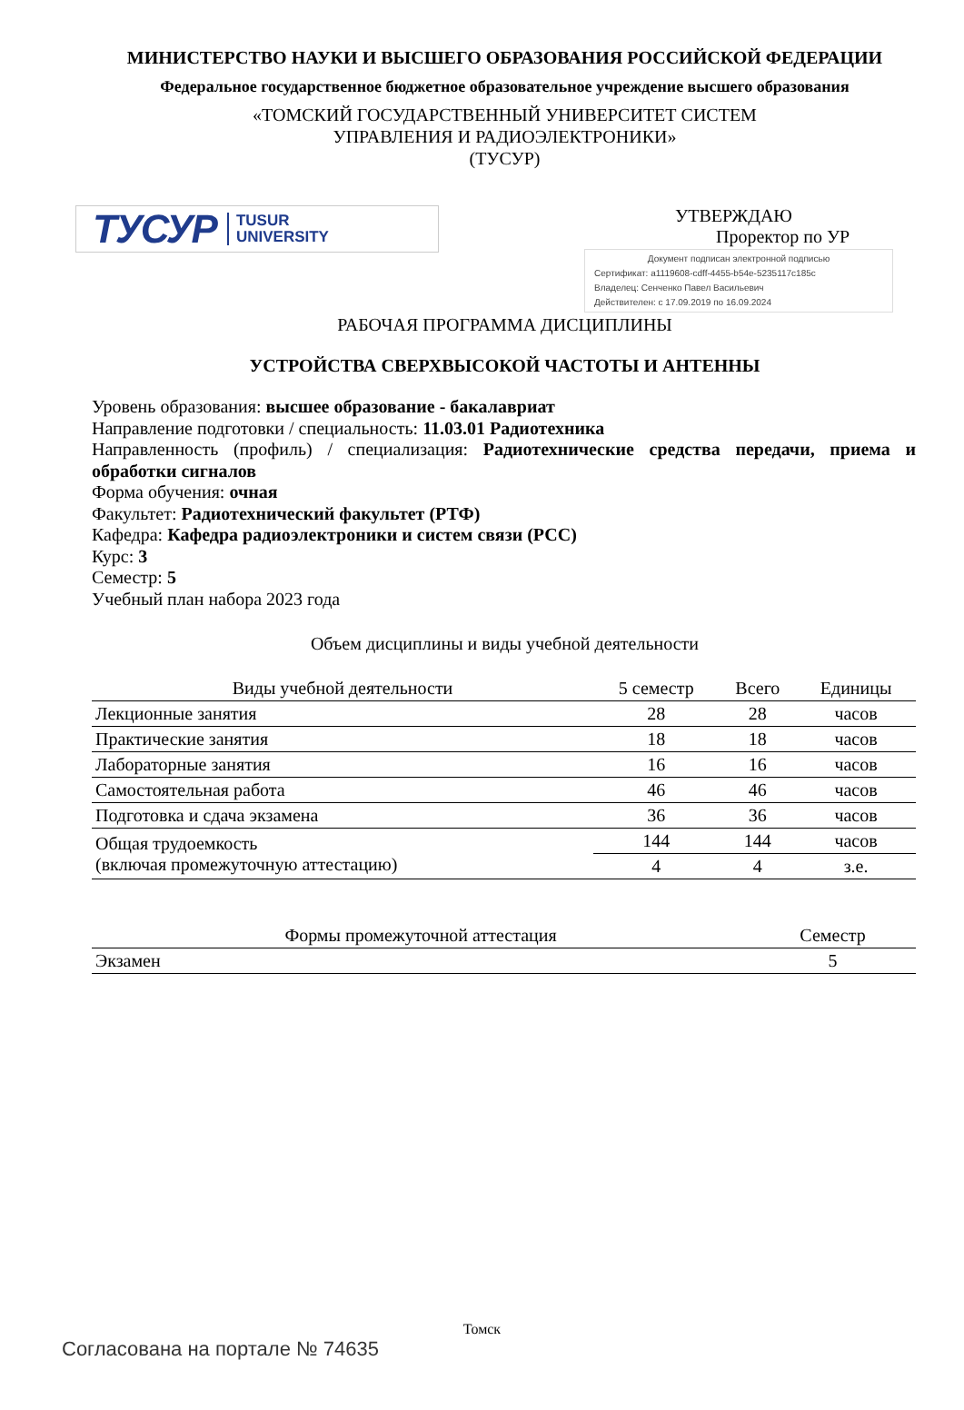МИНИСТЕРСТВО НАУКИ И ВЫСШЕГО ОБРАЗОВАНИЯ РОССИЙСКОЙ ФЕДЕРАЦИИ
Федеральное государственное бюджетное образовательное учреждение высшего образования
«ТОМСКИЙ ГОСУДАРСТВЕННЫЙ УНИВЕРСИТЕТ СИСТЕМ
УПРАВЛЕНИЯ И РАДИОЭЛЕКТРОНИКИ»
(ТУСУР)
ТУСУР TUSUR
UNIVERSITY
УТВЕРЖДАЮ
Проректор по УР
Документ подписан электронной подписью
Сертификат: a1119608-cdff-4455-b54e-5235117c185c
Владелец: Сенченко Павел Васильевич
Действителен: с 17.09.2019 по 16.09.2024
РАБОЧАЯ ПРОГРАММА ДИСЦИПЛИНЫ
УСТРОЙСТВА СВЕРХВЫСОКОЙ ЧАСТОТЫ И АНТЕННЫ
Уровень образования: высшее образование - бакалавриат
Направление подготовки / специальность: 11.03.01 Радиотехника
Направленность (профиль) / специализация: Радиотехнические средства передачи, приема и обработки сигналов
Форма обучения: очная
Факультет: Радиотехнический факультет (РТФ)
Кафедра: Кафедра радиоэлектроники и систем связи (РСС)
Курс: 3
Семестр: 5
Учебный план набора 2023 года
Объем дисциплины и виды учебной деятельности
| Виды учебной деятельности | 5 семестр | Всего | Единицы |
| --- | --- | --- | --- |
| Лекционные занятия | 28 | 28 | часов |
| Практические занятия | 18 | 18 | часов |
| Лабораторные занятия | 16 | 16 | часов |
| Самостоятельная работа | 46 | 46 | часов |
| Подготовка и сдача экзамена | 36 | 36 | часов |
| Общая трудоемкость (включая промежуточную аттестацию) | 144 | 144 | часов |
| | 4 | 4 | з.е. |
| Формы промежуточной аттестация | Семестр |
| --- | --- |
| Экзамен | 5 |
Томск
Согласована на портале № 74635